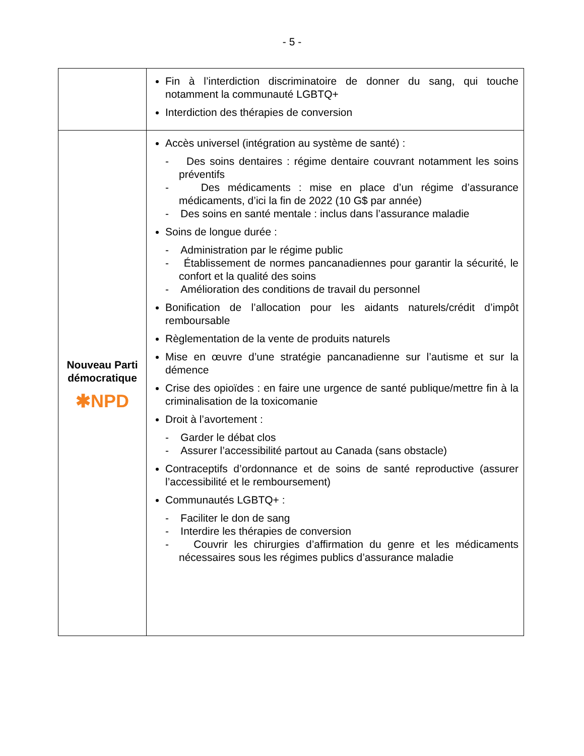- 5 -
| | Fin à l’interdiction discriminatoire de donner du sang, qui touche notamment la communauté LGBTQ+ Interdiction des thérapies de conversion |
| Nouveau Parti démocratique ✱NPD | Accès universel (intégration au système de santé) : - Des soins dentaires : régime dentaire couvrant notamment les soins préventifs - Des médicaments : mise en place d’un régime d’assurance médicaments, d’ici la fin de 2022 (10 G$ par année) - Des soins en santé mentale : inclus dans l’assurance maladie Soins de longue durée : - Administration par le régime public - Établissement de normes pancanadiennes pour garantir la sécurité, le confort et la qualité des soins - Amélioration des conditions de travail du personnel Bonification de l’allocation pour les aidants naturels/crédit d’impôt remboursable Règlementation de la vente de produits naturels Mise en œuvre d’une stratégie pancanadienne sur l’autisme et sur la démence Crise des opioïdes : en faire une urgence de santé publique/mettre fin à la criminalisation de la toxicomanie Droit à l’avortement : - Garder le débat clos - Assurer l’accessibilité partout au Canada (sans obstacle) Contraceptifs d’ordonnance et de soins de santé reproductive (assurer l’accessibilité et le remboursement) Communautés LGBTQ+ : - Faciliter le don de sang - Interdire les thérapies de conversion - Couvrir les chirurgies d’affirmation du genre et les médicaments nécessaires sous les régimes publics d’assurance maladie |